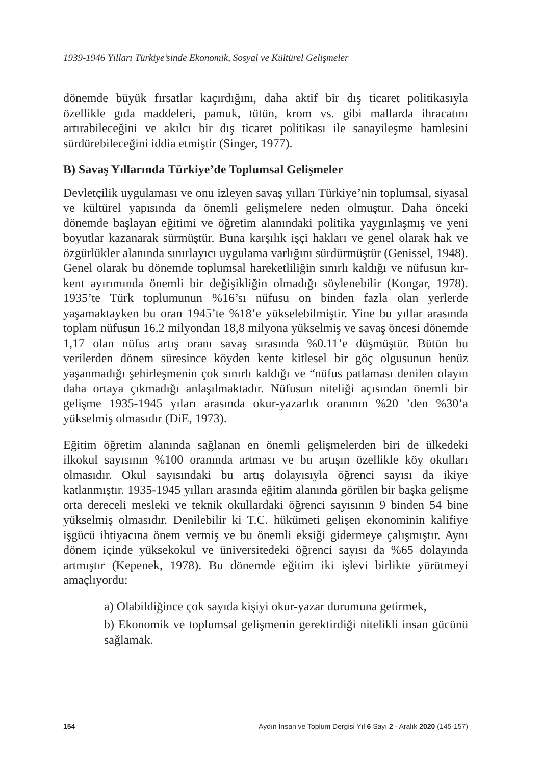1939-1946 Yılları Türkiye’sinde Ekonomik, Sosyal ve Kültürel Gelişmeler
dönemde büyük fırsatlar kaçırdığını, daha aktif bir dış ticaret politikasıyla özellikle gıda maddeleri, pamuk, tütün, krom vs. gibi mallarda ihracatını artırabileceğini ve akılcı bir dış ticaret politikası ile sanayileşme hamlesini sürdürebileceğini iddia etmiştir (Singer, 1977).
B) Savaş Yıllarında Türkiye’de Toplumsal Gelişmeler
Devletçilik uygulaması ve onu izleyen savaş yılları Türkiye’nin toplumsal, siyasal ve kültürel yapısında da önemli gelişmelere neden olmuştur. Daha önceki dönemde başlayan eğitimi ve öğretim alanındaki politika yaygınlaşmış ve yeni boyutlar kazanarak sürmüştür. Buna karşılık işçi hakları ve genel olarak hak ve özgürlükler alanında sınırlayıcı uygulama varlığını sürdürmüştür (Genissel, 1948). Genel olarak bu dönemde toplumsal hareketliliğin sınırlı kaldığı ve nüfusun kır-kent ayırımında önemli bir değişikliğin olmadığı söylenebilir (Kongar, 1978). 1935’te Türk toplumunun %16’sı nüfusu on binden fazla olan yerlerde yaşamaktayken bu oran 1945’te %18’e yükselebilmiştir. Yine bu yıllar arasında toplam nüfusun 16.2 milyondan 18,8 milyona yükselmiş ve savaş öncesi dönemde 1,17 olan nüfus artış oranı savaş sırasında %0.11’e düşmüştür. Bütün bu verilerden dönem süresince köyden kente kitlesel bir göç olgusunun henüz yaşanmadığı şehirleşmenin çok sınırlı kaldığı ve “nüfus patlaması denilen olayın daha ortaya çıkmadığı anlaşılmaktadır. Nüfusun niteliği açısından önemli bir gelişme 1935-1945 yıları arasında okur-yazarlık oranının %20 ’den %30’a yükselmiş olmasıdır (DiE, 1973).
Eğitim öğretim alanında sağlanan en önemli gelişmelerden biri de ülkedeki ilkokul sayısının %100 oranında artması ve bu artışın özellikle köy okulları olmasıdır. Okul sayısındaki bu artış dolayısıyla öğrenci sayısı da ikiye katlanmıştır. 1935-1945 yılları arasında eğitim alanında görülen bir başka gelişme orta dereceli mesleki ve teknik okullardaki öğrenci sayısının 9 binden 54 bine yükselmiş olmasıdır. Denilebilir ki T.C. hükümeti gelişen ekonominin kalifiye işgücü ihtiyacına önem vermiş ve bu önemli eksiği gidermeye çalışmıştır. Aynı dönem içinde yüksekokul ve üniversitedeki öğrenci sayısı da %65 dolayında artmıştır (Kepenek, 1978). Bu dönemde eğitim iki işlevi birlikte yürütmeyi amaçlıyordu:
a) Olabildiğince çok sayıda kişiyi okur-yazar durumuna getirmek,
b) Ekonomik ve toplumsal gelişmenin gerektirdiği nitelikli insan gücünü sağlamak.
154 Aydın İnsan ve Toplum Dergisi Yıl 6 Sayı 2 - Aralık 2020 (145-157)